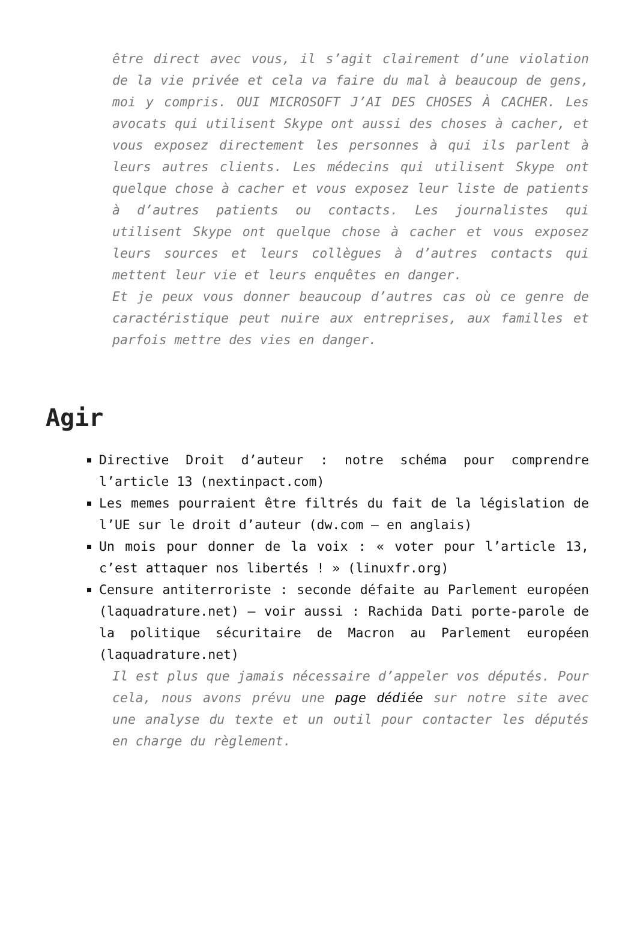être direct avec vous, il s’agit clairement d’une violation de la vie privée et cela va faire du mal à beaucoup de gens, moi y compris. OUI MICROSOFT J’AI DES CHOSES À CACHER. Les avocats qui utilisent Skype ont aussi des choses à cacher, et vous exposez directement les personnes à qui ils parlent à leurs autres clients. Les médecins qui utilisent Skype ont quelque chose à cacher et vous exposez leur liste de patients à d’autres patients ou contacts. Les journalistes qui utilisent Skype ont quelque chose à cacher et vous exposez leurs sources et leurs collègues à d’autres contacts qui mettent leur vie et leurs enquêtes en danger.
Et je peux vous donner beaucoup d’autres cas où ce genre de caractéristique peut nuire aux entreprises, aux familles et parfois mettre des vies en danger.
Agir
Directive Droit d’auteur : notre schéma pour comprendre l’article 13 (nextinpact.com)
Les memes pourraient être filtrés du fait de la législation de l’UE sur le droit d’auteur (dw.com – en anglais)
Un mois pour donner de la voix : « voter pour l’article 13, c’est attaquer nos libertés ! » (linuxfr.org)
Censure antiterroriste : seconde défaite au Parlement européen (laquadrature.net) – voir aussi : Rachida Dati porte-parole de la politique sécuritaire de Macron au Parlement européen (laquadrature.net)
Il est plus que jamais nécessaire d’appeler vos députés. Pour cela, nous avons prévu une page dédiée sur notre site avec une analyse du texte et un outil pour contacter les députés en charge du règlement.